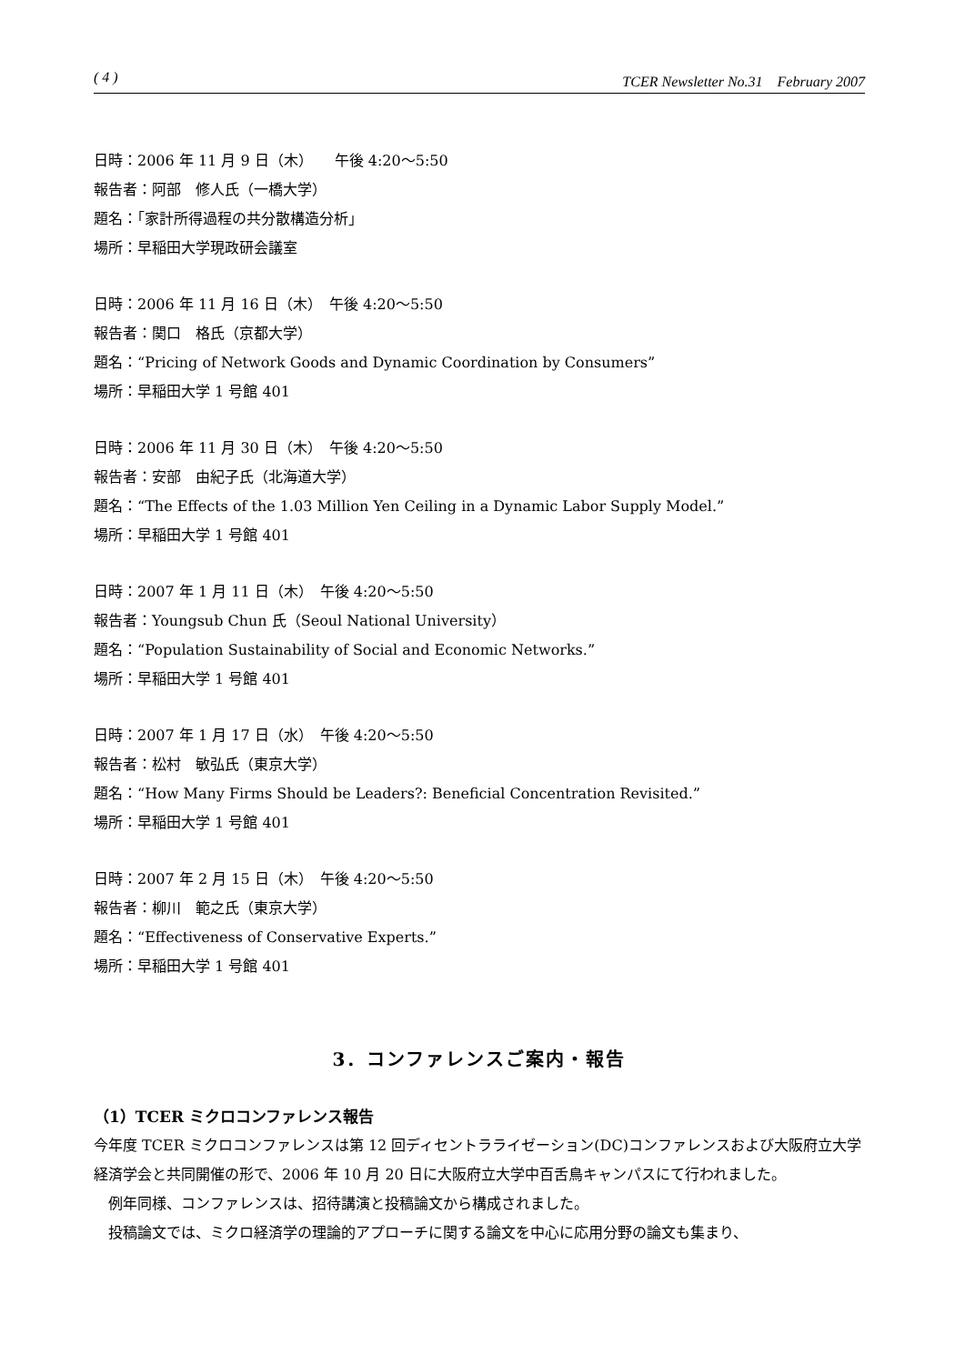( 4 ) TCER Newsletter No.31　February 2007
日時：2006 年 11 月 9 日（木）　　午後 4:20～5:50
報告者：阿部　修人氏（一橋大学）
題名：「家計所得過程の共分散構造分析」
場所：早稲田大学現政研会議室
日時：2006 年 11 月 16 日（木）　午後 4:20～5:50
報告者：関口　格氏（京都大学）
題名：“Pricing of Network Goods and Dynamic Coordination by Consumers”
場所：早稲田大学 1 号館 401
日時：2006 年 11 月 30 日（木）　午後 4:20～5:50
報告者：安部　由紀子氏（北海道大学）
題名：“The Effects of the 1.03 Million Yen Ceiling in a Dynamic Labor Supply Model.”
場所：早稲田大学 1 号館 401
日時：2007 年 1 月 11 日（木）　午後 4:20～5:50
報告者：Youngsub Chun 氏（Seoul National University）
題名：“Population Sustainability of Social and Economic Networks.”
場所：早稲田大学 1 号館 401
日時：2007 年 1 月 17 日（水）　午後 4:20～5:50
報告者：松村　敏弘氏（東京大学）
題名：“How Many Firms Should be Leaders?: Beneficial Concentration Revisited.”
場所：早稲田大学 1 号館 401
日時：2007 年 2 月 15 日（木）　午後 4:20～5:50
報告者：柳川　範之氏（東京大学）
題名：“Effectiveness of Conservative Experts.”
場所：早稲田大学 1 号館 401
3．コンファレンスご案内・報告
（1）TCER ミクロコンファレンス報告
今年度 TCER ミクロコンファレンスは第 12 回ディセントラライゼーション(DC)コンファレンスおよび大阪府立大学経済学会と共同開催の形で、2006 年 10 月 20 日に大阪府立大学中百舌鳥キャンパスにて行われました。
　例年同様、コンファレンスは、招待講演と投稿論文から構成されました。
　投稿論文では、ミクロ経済学の理論的アプローチに関する論文を中心に応用分野の論文も集まり、